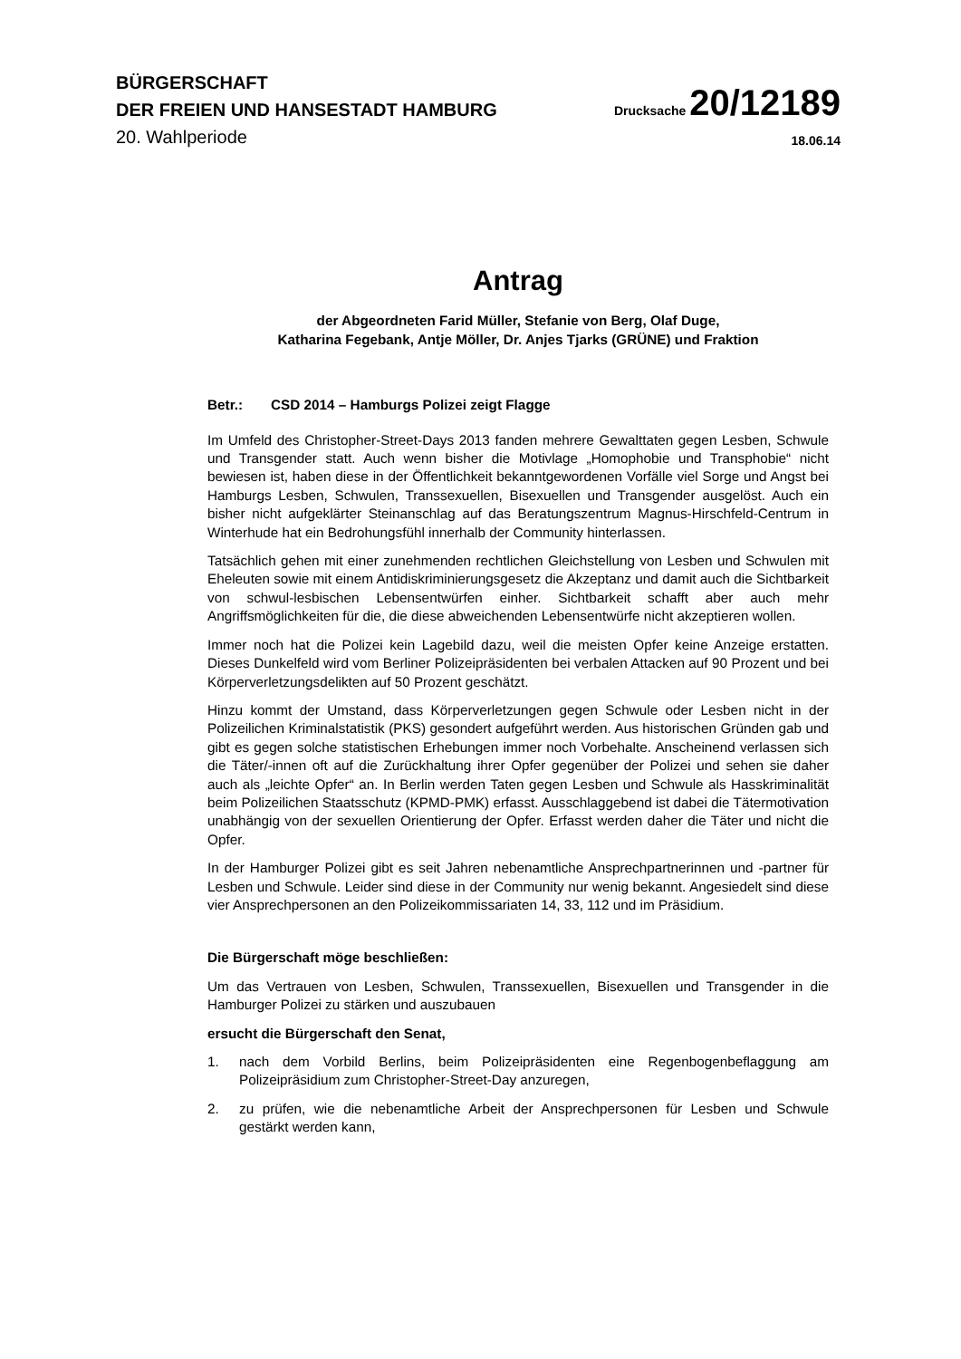BÜRGERSCHAFT
DER FREIEN UND HANSESTADT HAMBURG
Drucksache 20/12189
20. Wahlperiode
18.06.14
Antrag
der Abgeordneten Farid Müller, Stefanie von Berg, Olaf Duge,
Katharina Fegebank, Antje Möller, Dr. Anjes Tjarks (GRÜNE) und Fraktion
Betr.: CSD 2014 – Hamburgs Polizei zeigt Flagge
Im Umfeld des Christopher-Street-Days 2013 fanden mehrere Gewalttaten gegen Lesben, Schwule und Transgender statt. Auch wenn bisher die Motivlage „Homophobie und Transphobie“ nicht bewiesen ist, haben diese in der Öffentlichkeit bekanntgewordenen Vorfälle viel Sorge und Angst bei Hamburgs Lesben, Schwulen, Transsexuellen, Bisexuellen und Transgender ausgelöst. Auch ein bisher nicht aufgeklärter Steinanschlag auf das Beratungszentrum Magnus-Hirschfeld-Centrum in Winterhude hat ein Bedrohungsfühl innerhalb der Community hinterlassen.
Tatsächlich gehen mit einer zunehmenden rechtlichen Gleichstellung von Lesben und Schwulen mit Eheleuten sowie mit einem Antidiskriminierungsgesetz die Akzeptanz und damit auch die Sichtbarkeit von schwul-lesbischen Lebensentwürfen einher. Sichtbarkeit schafft aber auch mehr Angriffsmöglichkeiten für die, die diese abweichenden Lebensentwürfe nicht akzeptieren wollen.
Immer noch hat die Polizei kein Lagebild dazu, weil die meisten Opfer keine Anzeige erstatten. Dieses Dunkelfeld wird vom Berliner Polizeipräsidenten bei verbalen Attacken auf 90 Prozent und bei Körperverletzungsdelikten auf 50 Prozent geschätzt.
Hinzu kommt der Umstand, dass Körperverletzungen gegen Schwule oder Lesben nicht in der Polizeilichen Kriminalstatistik (PKS) gesondert aufgeführt werden. Aus historischen Gründen gab und gibt es gegen solche statistischen Erhebungen immer noch Vorbehalte. Anscheinend verlassen sich die Täter/-innen oft auf die Zurückhaltung ihrer Opfer gegenüber der Polizei und sehen sie daher auch als „leichte Opfer“ an. In Berlin werden Taten gegen Lesben und Schwule als Hasskriminalität beim Polizeilichen Staatsschutz (KPMD-PMK) erfasst. Ausschlaggebend ist dabei die Tätermotivation unabhängig von der sexuellen Orientierung der Opfer. Erfasst werden daher die Täter und nicht die Opfer.
In der Hamburger Polizei gibt es seit Jahren nebenamtliche Ansprechpartnerinnen und -partner für Lesben und Schwule. Leider sind diese in der Community nur wenig bekannt. Angesiedelt sind diese vier Ansprechpersonen an den Polizeikommissariaten 14, 33, 112 und im Präsidium.
Die Bürgerschaft möge beschließen:
Um das Vertrauen von Lesben, Schwulen, Transsexuellen, Bisexuellen und Transgender in die Hamburger Polizei zu stärken und auszubauen
ersucht die Bürgerschaft den Senat,
1. nach dem Vorbild Berlins, beim Polizeipräsidenten eine Regenbogenbeflaggung am Polizeipräsidium zum Christopher-Street-Day anzuregen,
2. zu prüfen, wie die nebenamtliche Arbeit der Ansprechpersonen für Lesben und Schwule gestärkt werden kann,